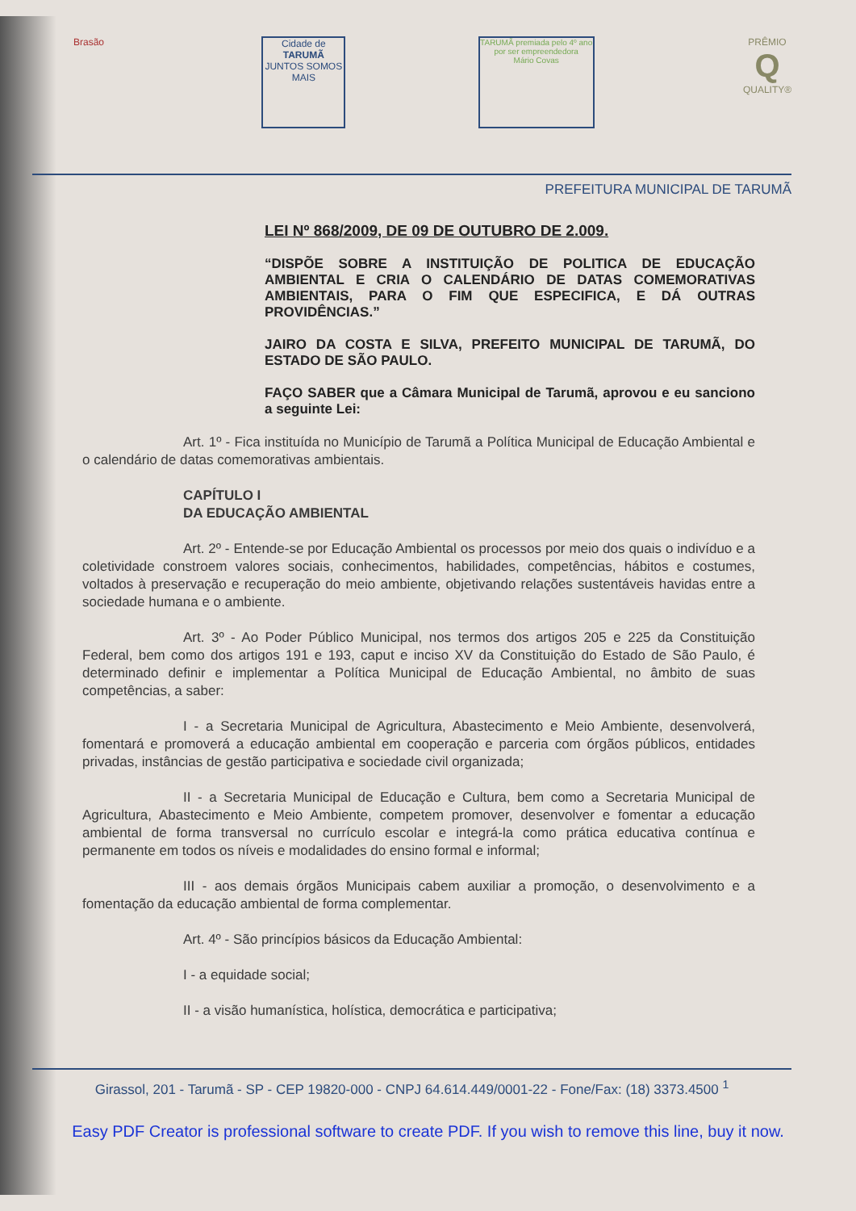Brasão Cidade de
TARUMÃ
JUNTOS SOMOS MAIS
TARUMÃ premiada pelo 4º ano por ser empreendedora
Mário Covas
PRÊMIO
Q
QUALITY®
PREFEITURA MUNICIPAL DE TARUMÃ
LEI Nº 868/2009, DE 09 DE OUTUBRO DE 2.009.
“DISPÕE SOBRE A INSTITUIÇÃO DE POLITICA DE EDUCAÇÃO AMBIENTAL E CRIA O CALENDÁRIO DE DATAS COMEMORATIVAS AMBIENTAIS, PARA O FIM QUE ESPECIFICA, E DÁ OUTRAS PROVIDÊNCIAS.”
JAIRO DA COSTA E SILVA, PREFEITO MUNICIPAL DE TARUMÃ, DO ESTADO DE SÃO PAULO.
FAÇO SABER que a Câmara Municipal de Tarumã, aprovou e eu sanciono a seguinte Lei:
Art. 1º - Fica instituída no Município de Tarumã a Política Municipal de Educação Ambiental e o calendário de datas comemorativas ambientais.
CAPÍTULO I
DA EDUCAÇÃO AMBIENTAL
Art. 2º - Entende-se por Educação Ambiental os processos por meio dos quais o indivíduo e a coletividade constroem valores sociais, conhecimentos, habilidades, competências, hábitos e costumes, voltados à preservação e recuperação do meio ambiente, objetivando relações sustentáveis havidas entre a sociedade humana e o ambiente.
Art. 3º - Ao Poder Público Municipal, nos termos dos artigos 205 e 225 da Constituição Federal, bem como dos artigos 191 e 193, caput e inciso XV da Constituição do Estado de São Paulo, é determinado definir e implementar a Política Municipal de Educação Ambiental, no âmbito de suas competências, a saber:
I - a Secretaria Municipal de Agricultura, Abastecimento e Meio Ambiente, desenvolverá, fomentará e promoverá a educação ambiental em cooperação e parceria com órgãos públicos, entidades privadas, instâncias de gestão participativa e sociedade civil organizada;
II - a Secretaria Municipal de Educação e Cultura, bem como a Secretaria Municipal de Agricultura, Abastecimento e Meio Ambiente, competem promover, desenvolver e fomentar a educação ambiental de forma transversal no currículo escolar e integrá-la como prática educativa contínua e permanente em todos os níveis e modalidades do ensino formal e informal;
III - aos demais órgãos Municipais cabem auxiliar a promoção, o desenvolvimento e a fomentação da educação ambiental de forma complementar.
Art. 4º - São princípios básicos da Educação Ambiental:
I - a equidade social;
II - a visão humanística, holística, democrática e participativa;
Girassol, 201 - Tarumã - SP - CEP 19820-000 - CNPJ 64.614.449/0001-22 - Fone/Fax: (18) 3373.4500 <sup>1</sup>
Easy PDF Creator is professional software to create PDF. If you wish to remove this line, buy it now.